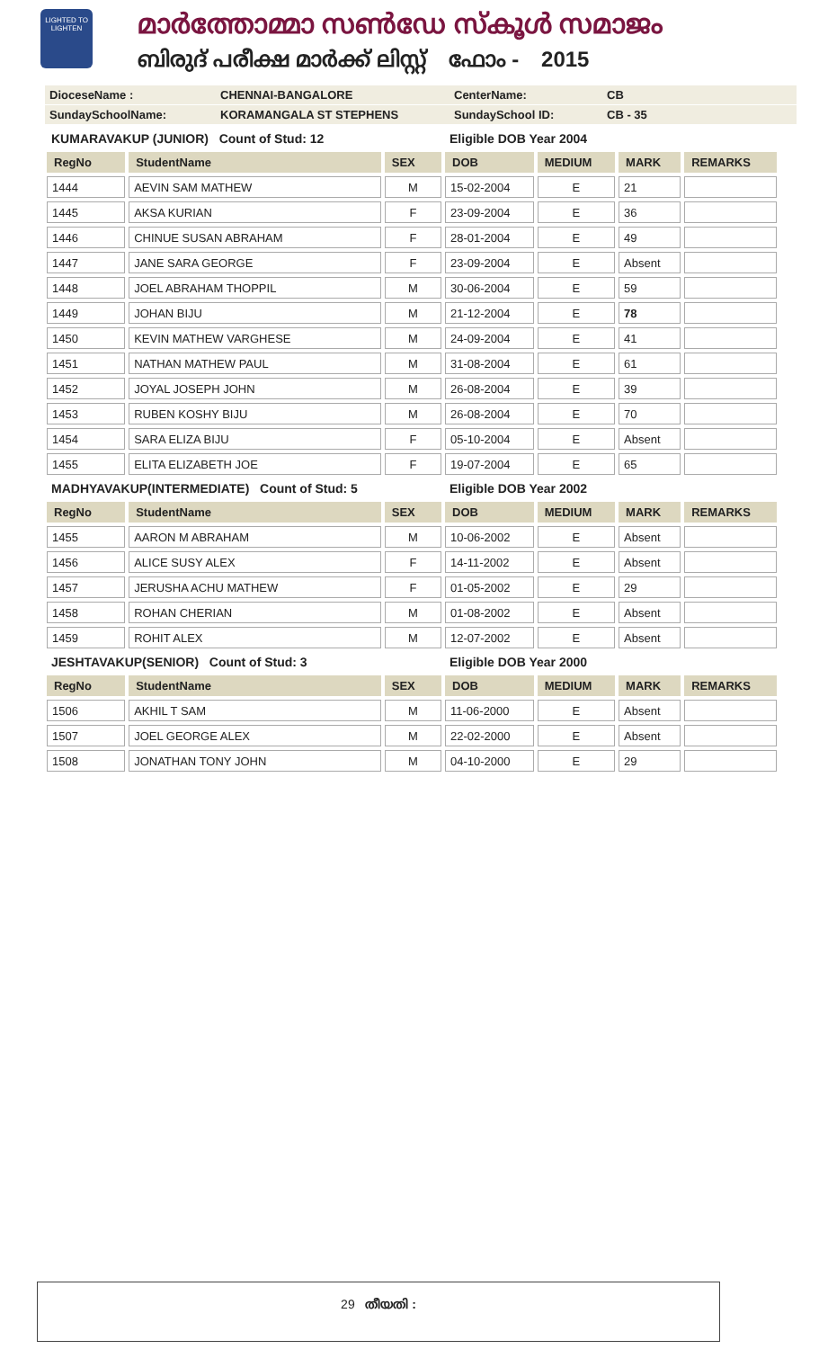LIGHTED TO LIGHTEN
മാർത്തോമ്മാ സൺഡേ സ്കൂൾ സമാജം
ബിരുദ് പരീക്ഷ മാർക്ക് ലിസ്റ്റ് ഫോം - 2015
DioceseName : CHENNAI-BANGALORE CenterName: CB
SundaySchoolName: KORAMANGALA ST STEPHENS SundaySchool ID: CB - 35
| KUMARAVAKUP (JUNIOR) Count of Stud: 12 | | | Eligible DOB Year 2004 | | | |
| RegNo | StudentName | SEX | DOB | MEDIUM | MARK | REMARKS |
| 1444 | AEVIN SAM MATHEW | M | 15-02-2004 | E | 21 | |
| 1445 | AKSA KURIAN | F | 23-09-2004 | E | 36 | |
| 1446 | CHINUE SUSAN ABRAHAM | F | 28-01-2004 | E | 49 | |
| 1447 | JANE SARA GEORGE | F | 23-09-2004 | E | Absent | |
| 1448 | JOEL ABRAHAM THOPPIL | M | 30-06-2004 | E | 59 | |
| 1449 | JOHAN BIJU | M | 21-12-2004 | E | 78 | |
| 1450 | KEVIN MATHEW VARGHESE | M | 24-09-2004 | E | 41 | |
| 1451 | NATHAN MATHEW PAUL | M | 31-08-2004 | E | 61 | |
| 1452 | JOYAL JOSEPH JOHN | M | 26-08-2004 | E | 39 | |
| 1453 | RUBEN KOSHY BIJU | M | 26-08-2004 | E | 70 | |
| 1454 | SARA ELIZA BIJU | F | 05-10-2004 | E | Absent | |
| 1455 | ELITA ELIZABETH JOE | F | 19-07-2004 | E | 65 | |
| MADHYAVAKUP(INTERMEDIATE) Count of Stud: 5 | | | Eligible DOB Year 2002 | | | |
| RegNo | StudentName | SEX | DOB | MEDIUM | MARK | REMARKS |
| 1455 | AARON M ABRAHAM | M | 10-06-2002 | E | Absent | |
| 1456 | ALICE SUSY ALEX | F | 14-11-2002 | E | Absent | |
| 1457 | JERUSHA ACHU MATHEW | F | 01-05-2002 | E | 29 | |
| 1458 | ROHAN CHERIAN | M | 01-08-2002 | E | Absent | |
| 1459 | ROHIT ALEX | M | 12-07-2002 | E | Absent | |
| JESHTAVAKUP(SENIOR) Count of Stud: 3 | | | Eligible DOB Year 2000 | | | |
| RegNo | StudentName | SEX | DOB | MEDIUM | MARK | REMARKS |
| 1506 | AKHIL T SAM | M | 11-06-2000 | E | Absent | |
| 1507 | JOEL GEORGE ALEX | M | 22-02-2000 | E | Absent | |
| 1508 | JONATHAN TONY JOHN | M | 04-10-2000 | E | 29 | |
29 തീയതി :